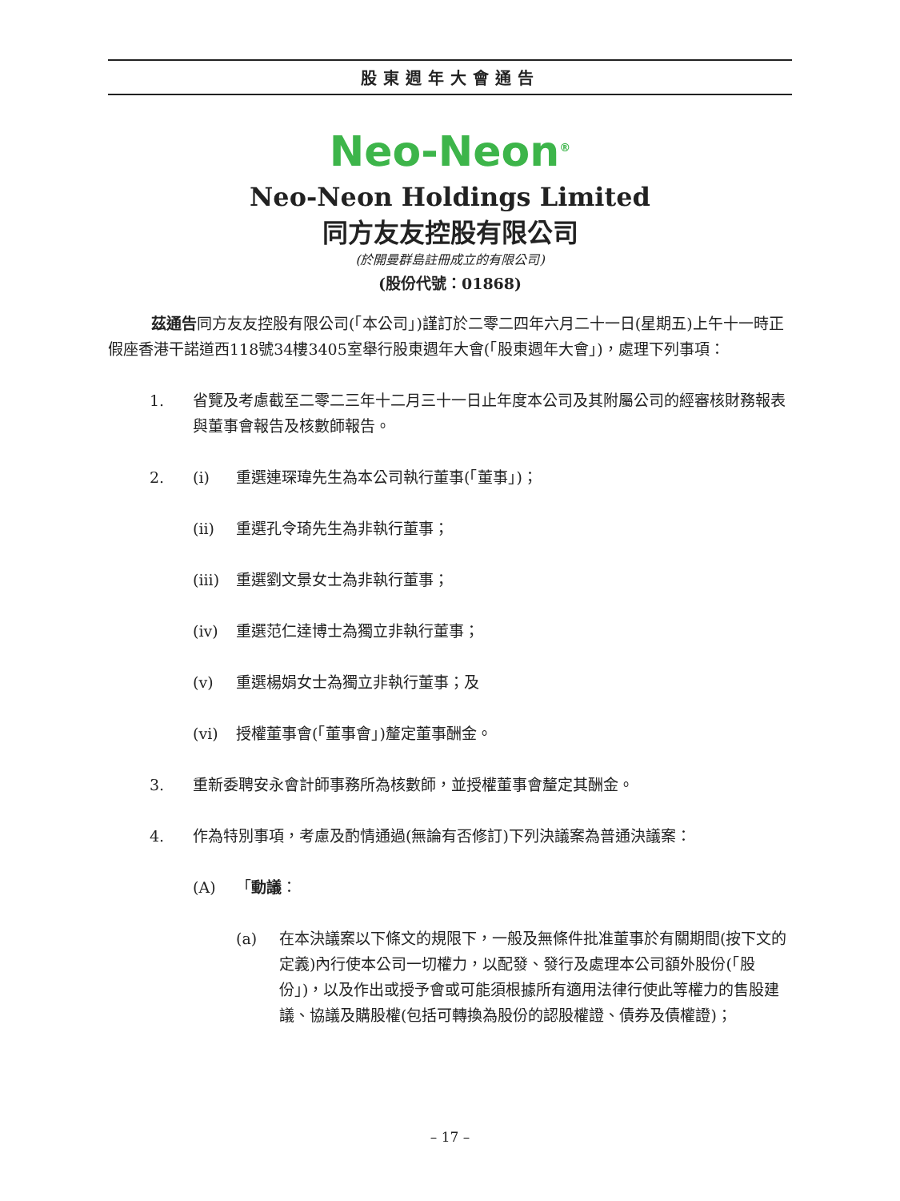股東週年大會通告
Neo-Neon<sup>®</sup>
Neo-Neon Holdings Limited
同方友友控股有限公司
(於開曼群島註冊成立的有限公司)
(股份代號：01868)
茲通告同方友友控股有限公司(「本公司」)謹訂於二零二四年六月二十一日(星期五)上午十一時正假座香港干諾道西118號34樓3405室舉行股東週年大會(「股東週年大會」)，處理下列事項：
1. 省覽及考慮截至二零二三年十二月三十一日止年度本公司及其附屬公司的經審核財務報表與董事會報告及核數師報告。
2. (i) 重選連琛瑋先生為本公司執行董事(「董事」)；
(ii) 重選孔令琦先生為非執行董事；
(iii) 重選劉文景女士為非執行董事；
(iv) 重選范仁達博士為獨立非執行董事；
(v) 重選楊娟女士為獨立非執行董事；及
(vi) 授權董事會(「董事會」)釐定董事酬金。
3. 重新委聘安永會計師事務所為核數師，並授權董事會釐定其酬金。
4. 作為特別事項，考慮及酌情通過(無論有否修訂)下列決議案為普通決議案：
(A) 「動議：
(a) 在本決議案以下條文的規限下，一般及無條件批准董事於有關期間(按下文的定義)內行使本公司一切權力，以配發、發行及處理本公司額外股份(「股份」)，以及作出或授予會或可能須根據所有適用法律行使此等權力的售股建議、協議及購股權(包括可轉換為股份的認股權證、債券及債權證)；
– 17 –